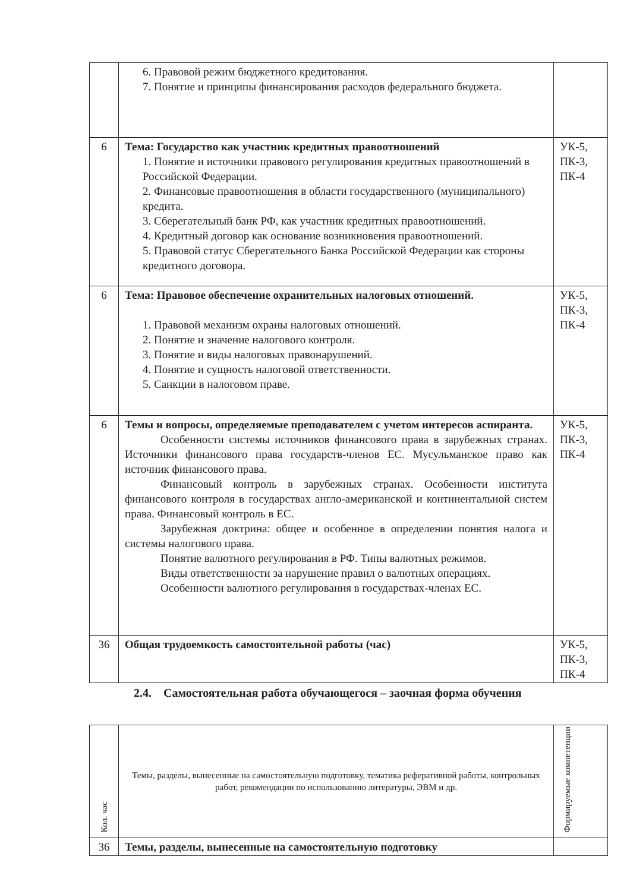| | 6. Правовой режим бюджетного кредитования. 7. Понятие и принципы финансирования расходов федерального бюджета. | |
| 6 | Тема: Государство как участник кредитных правоотношений 1. Понятие и источники правового регулирования кредитных правоотношений в Российской Федерации. 2. Финансовые правоотношения в области государственного (муниципального) кредита. 3. Сберегательный банк РФ, как участник кредитных правоотношений. 4. Кредитный договор как основание возникновения правоотношений. 5. Правовой статус Сберегательного Банка Российской Федерации как стороны кредитного договора. | УК-5, ПК-3, ПК-4 |
| 6 | Тема: Правовое обеспечение охранительных налоговых отношений. 1. Правовой механизм охраны налоговых отношений. 2. Понятие и значение налогового контроля. 3. Понятие и виды налоговых правонарушений. 4. Понятие и сущность налоговой ответственности. 5. Санкции в налоговом праве. | УК-5, ПК-3, ПК-4 |
| 6 | Темы и вопросы, определяемые преподавателем с учетом интересов аспиранта. Особенности системы источников финансового права в зарубежных странах. Источники финансового права государств-членов ЕС. Мусульманское право как источник финансового права. Финансовый контроль в зарубежных странах. Особенности института финансового контроля в государствах англо-американской и континентальной систем права. Финансовый контроль в ЕС. Зарубежная доктрина: общее и особенное в определении понятия налога и системы налогового права. Понятие валютного регулирования в РФ. Типы валютных режимов. Виды ответственности за нарушение правил о валютных операциях. Особенности валютного регулирования в государствах-членах ЕС. | УК-5, ПК-3, ПК-4 |
| 36 | Общая трудоемкость самостоятельной работы (час) | УК-5, ПК-3, ПК-4 |
2.4. Самостоятельная работа обучающегося – заочная форма обучения
| Кол. час | Темы, разделы, вынесенные на самостоятельную подготовку, тематика реферативной работы, контрольных работ, рекомендации по использованию литературы, ЭВМ и др. | Формируемые компетенции |
| 36 | Темы, разделы, вынесенные на самостоятельную подготовку | |